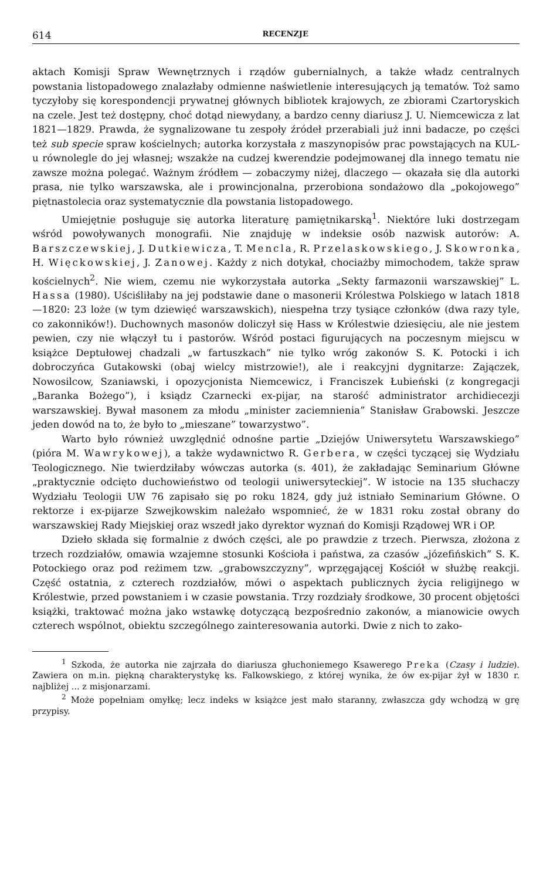614 RECENZJE
aktach Komisji Spraw Wewnętrznych i rządów gubernialnych, a także władz centralnych powstania listopadowego znalazłaby odmienne naświetlenie interesujących ją tematów. Toż samo tyczyłoby się korespondencji prywatnej głównych bibliotek krajowych, ze zbiorami Czartoryskich na czele. Jest też dostępny, choć dotąd niewydany, a bardzo cenny diariusz J. U. Niemcewicza z lat 1821—1829. Prawda, że sygnalizowane tu zespoły źródeł przerabiali już inni badacze, po części też sub specie spraw kościelnych; autorka korzystała z maszynopisów prac powstających na KUL-u równolegle do jej własnej; wszakże na cudzej kwerendzie podejmowanej dla innego tematu nie zawsze można polegać. Ważnym źródłem — zobaczymy niżej, dlaczego — okazała się dla autorki prasa, nie tylko warszawska, ale i prowincjonalna, przerobiona sondażowo dla „pokojowego” piętnastolecia oraz systematycznie dla powstania listopadowego.
Umiejętnie posługuje się autorka literaturę pamiętnikarską<sup>1</sup>. Niektóre luki dostrzegam wśród powoływanych monografii. Nie znajduję w indeksie osób nazwisk autorów: A. Barszczewskiej, J. Dutkiewicza, T. Mencla, R. Przelaskowskiego, J. Skowronka, H. Więckowskiej, J. Zanowej. Każdy z nich dotykał, chociażby mimochodem, także spraw kościelnych<sup>2</sup>. Nie wiem, czemu nie wykorzystała autorka „Sekty farmazonii warszawskiej” L. Hassa (1980). Uściśliłaby na jej podstawie dane o masonerii Królestwa Polskiego w latach 1818—1820: 23 loże (w tym dziewięć warszawskich), niespełna trzy tysiące członków (dwa razy tyle, co zakonników!). Duchownych masonów doliczył się Hass w Królestwie dziesięciu, ale nie jestem pewien, czy nie włączył tu i pastorów. Wśród postaci figurujących na poczesnym miejscu w książce Deptułowej chadzali „w fartuszkach” nie tylko wróg zakonów S. K. Potocki i ich dobroczyńca Gutakowski (obaj wielcy mistrzowie!), ale i reakcyjni dygnitarze: Zajączek, Nowosilcow, Szaniawski, i opozycjonista Niemcewicz, i Franciszek Łubieński (z kongregacji „Baranka Bożego”), i ksiądz Czarnecki ex-pijar, na starość administrator archidiecezji warszawskiej. Bywał masonem za młodu „minister zaciemnienia” Stanisław Grabowski. Jeszcze jeden dowód na to, że było to „mieszane” towarzystwo”.
Warto było również uwzględnić odnośne partie „Dziejów Uniwersytetu Warszawskiego” (pióra M. Wawrykowej), a także wydawnictwo R. Gerbera, w części tyczącej się Wydziału Teologicznego. Nie twierdziłaby wówczas autorka (s. 401), że zakładając Seminarium Główne „praktycznie odcięto duchowieństwo od teologii uniwersyteckiej”. W istocie na 135 słuchaczy Wydziału Teologii UW 76 zapisało się po roku 1824, gdy już istniało Seminarium Główne. O rektorze i ex-pijarze Szwejkowskim należało wspomnieć, że w 1831 roku został obrany do warszawskiej Rady Miejskiej oraz wszedł jako dyrektor wyznań do Komisji Rządowej WR i OP.
Dzieło składa się formalnie z dwóch części, ale po prawdzie z trzech. Pierwsza, złożona z trzech rozdziałów, omawia wzajemne stosunki Kościoła i państwa, za czasów „józefińskich” S. K. Potockiego oraz pod reżimem tzw. „grabowszczyzny”, wprzęgającej Kościół w służbę reakcji. Część ostatnia, z czterech rozdziałów, mówi o aspektach publicznych życia religijnego w Królestwie, przed powstaniem i w czasie powstania. Trzy rozdziały środkowe, 30 procent objętości książki, traktować można jako wstawkę dotyczącą bezpośrednio zakonów, a mianowicie owych czterech wspólnot, obiektu szczególnego zainteresowania autorki. Dwie z nich to zako-
<sup>1</sup> Szkoda, że autorka nie zajrzała do diariusza głuchoniemego Ksawerego Preka (Czasy i ludzie). Zawiera on m.in. piękną charakterystykę ks. Falkowskiego, z której wynika, że ów ex-pijar żył w 1830 r. najbliżej ... z misjonarzami.
<sup>2</sup> Może popełniam omyłkę; lecz indeks w książce jest mało staranny, zwłaszcza gdy wchodzą w grę przypisy.